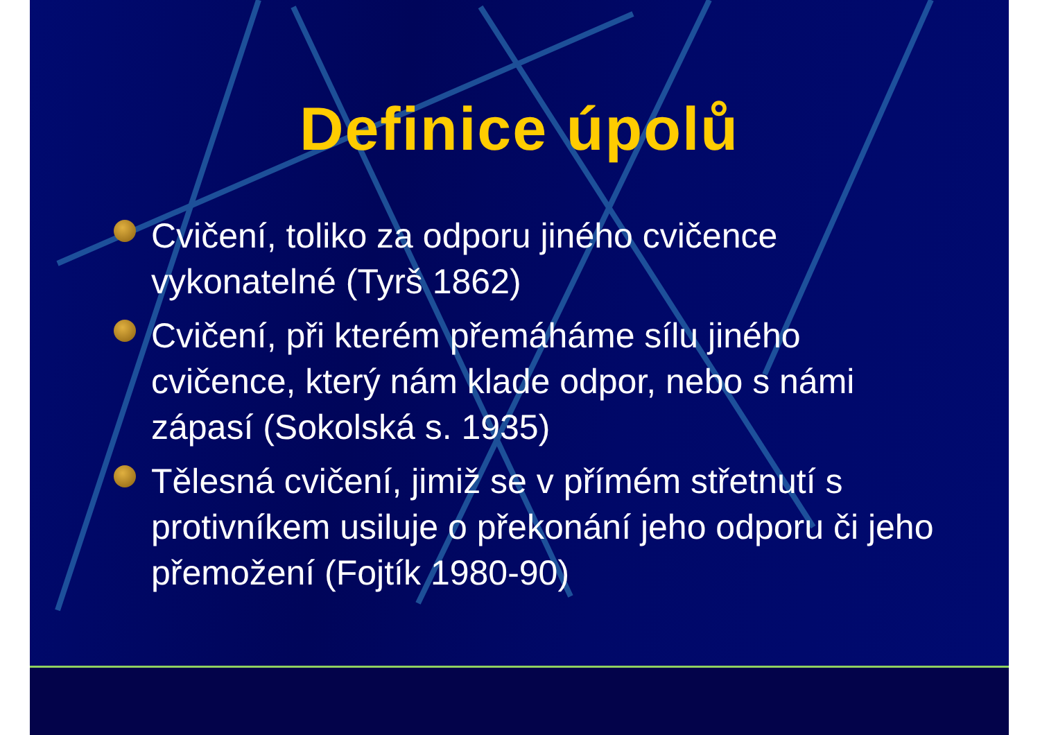Definice úpolů
Cvičení, toliko za odporu jiného cvičence vykonatelné (Tyrš 1862)
Cvičení, při kterém přemáháme sílu jiného cvičence, který nám klade odpor, nebo s námi zápasí (Sokolská s. 1935)
Tělesná cvičení, jimiž se v přímém střetnutí s protivníkem usiluje o překonání jeho odporu či jeho přemožení (Fojtík 1980-90)